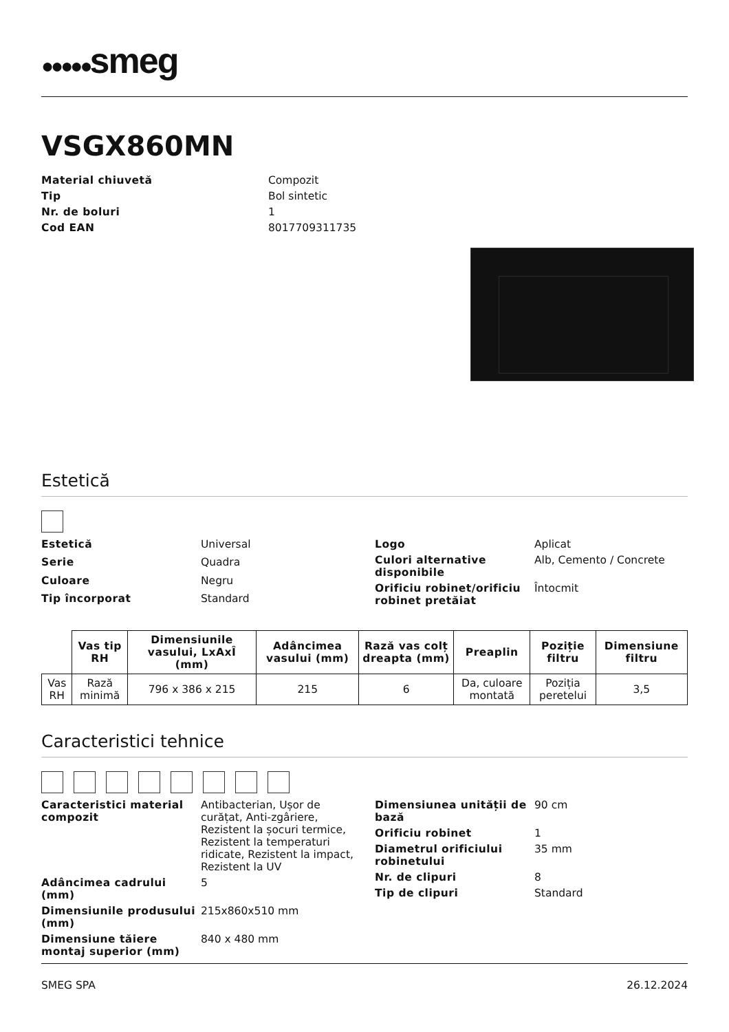●●●●●smeg
VSGX860MN
Material chiuvetă
Compozit
Tip
Bol sintetic
Nr. de boluri
1
Cod EAN
8017709311735
Estetică
Estetică
Universal
Serie
Quadra
Culoare
Negru
Tip încorporat
Standard
Logo
Aplicat
Culori alternative disponibile
Alb, Cemento / Concrete
Orificiu robinet/orificiu robinet pretăiat
Întocmit
| | Vas tip RH | Dimensiunile vasului, LxAxÎ (mm) | Adâncimea vasului (mm) | Rază vas colț dreapta (mm) | Preaplin | Poziție filtru | Dimensiune filtru |
| --- | --- | --- | --- | --- | --- | --- | --- |
| Vas RH | Rază minimă | 796 x 386 x 215 | 215 | 6 | Da, culoare montată | Poziția peretelui | 3,5 |
Caracteristici tehnice
Caracteristici material compozit
Antibacterian, Ușor de curățat, Anti-zgâriere, Rezistent la șocuri termice, Rezistent la temperaturi ridicate, Rezistent la impact, Rezistent la UV
Adâncimea cadrului (mm)
5
Dimensiunile produsului (mm)
215x860x510 mm
Dimensiune tăiere montaj superior (mm)
840 x 480 mm
Dimensiunea unității de bază
90 cm
Orificiu robinet
1
Diametrul orificiului robinetului
35 mm
Nr. de clipuri
8
Tip de clipuri
Standard
SMEG SPA 26.12.2024